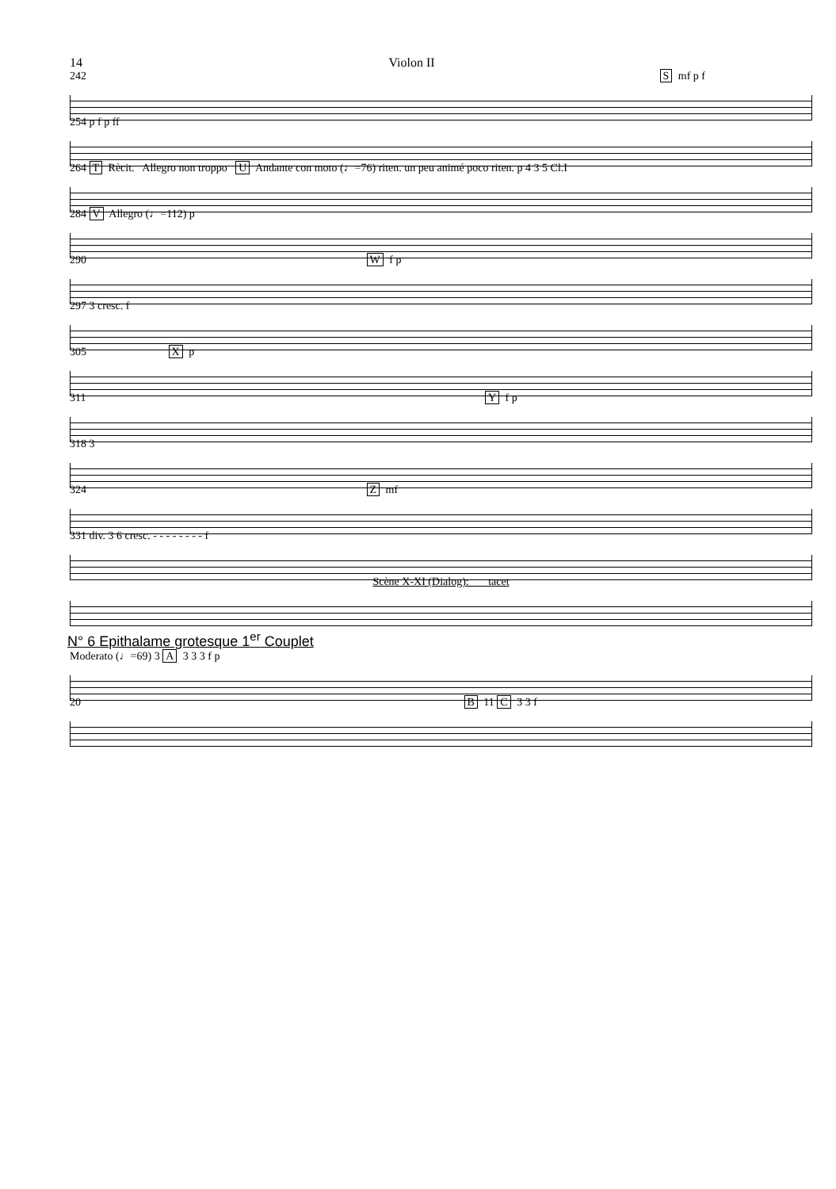14 Violon II
242 S mf p f
254 p f p ff
264 T Rècit. Allegro non troppo U Andante con moto (♩=76) riten. un peu animé poco riten. p 4 3 5 Cl.I
284 V Allegro (♩=112) p
290 W f p
297 3 cresc. f
305 X p
311 Y f p
318 3
324 Z mf
331 div. 3 6 cresc. - - - - - - - - f
Scène X-XI (Dialog): tacet
N° 6 Epithalame grotesque 1<sup>er</sup> Couplet
Moderato (♩=69) 3 A 3 3 3 f p
20 B 11 C 3 3 f